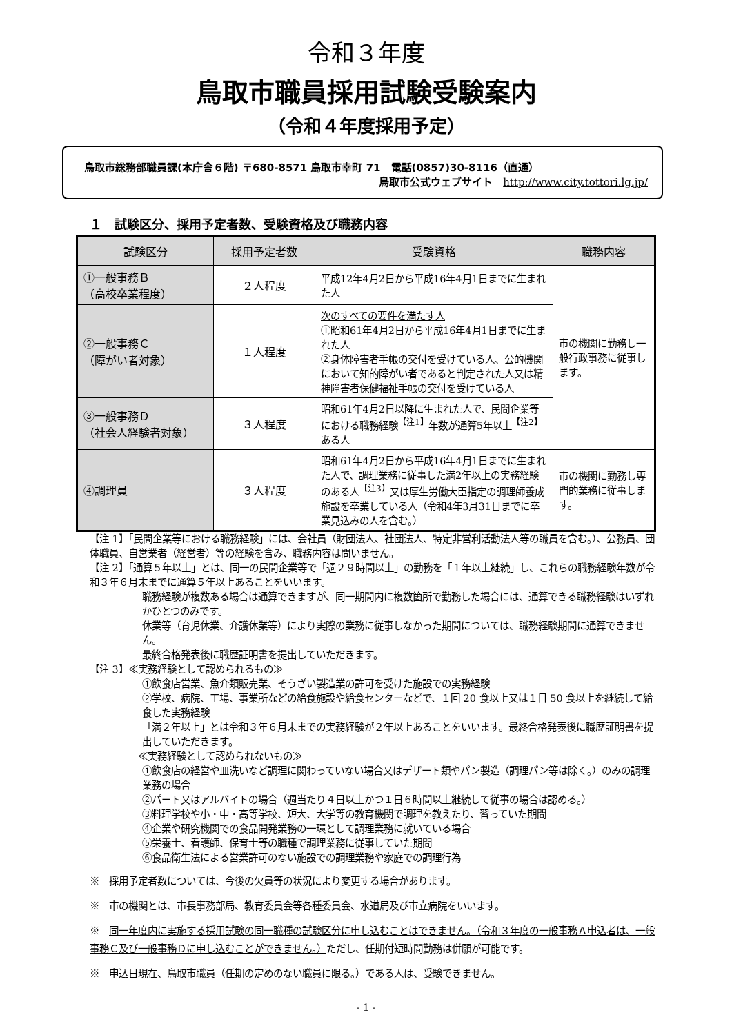令和３年度
鳥取市職員採用試験受験案内
（令和４年度採用予定）
鳥取市総務部職員課(本庁舎６階) 〒680-8571 鳥取市幸町 71　電話(0857)30-8116（直通）
鳥取市公式ウェブサイト　http://www.city.tottori.lg.jp/
１　試験区分、採用予定者数、受験資格及び職務内容
| 試験区分 | 採用予定者数 | 受験資格 | 職務内容 |
| --- | --- | --- | --- |
| ①一般事務Ｂ （高校卒業程度） | ２人程度 | 平成12年4月2日から平成16年4月1日までに生まれた人 | 市の機関に勤務し一般行政事務に従事します。 |
| ②一般事務Ｃ （障がい者対象） | １人程度 | 次のすべての要件を満たす人 ①昭和61年4月2日から平成16年4月1日までに生まれた人 ②身体障害者手帳の交付を受けている人、公的機関において知的障がい者であると判定された人又は精神障害者保健福祉手帳の交付を受けている人 | |
| ③一般事務Ｄ （社会人経験者対象） | ３人程度 | 昭和61年4月2日以降に生まれた人で、民間企業等における職務経験<sup>【注1】</sup>年数が通算5年以上<sup>【注2】</sup>ある人 | |
| ④調理員 | ３人程度 | 昭和61年4月2日から平成16年4月1日までに生まれた人で、調理業務に従事した満2年以上の実務経験のある人<sup>【注3】</sup>又は厚生労働大臣指定の調理師養成施設を卒業している人（令和4年3月31日までに卒業見込みの人を含む。） | 市の機関に勤務し専門的業務に従事します。 |
【注 1】「民間企業等における職務経験」には、会社員（財団法人、社団法人、特定非営利活動法人等の職員を含む。）、公務員、団体職員、自営業者（経営者）等の経験を含み、職務内容は問いません。
【注 2】「通算５年以上」とは、同一の民間企業等で「週２９時間以上」の勤務を「１年以上継続」し、これらの職務経験年数が令和３年６月末までに通算５年以上あることをいいます。
職務経験が複数ある場合は通算できますが、同一期間内に複数箇所で勤務した場合には、通算できる職務経験はいずれかひとつのみです。
休業等（育児休業、介護休業等）により実際の業務に従事しなかった期間については、職務経験期間に通算できません。
最終合格発表後に職歴証明書を提出していただきます。
【注 3】≪実務経験として認められるもの≫
①飲食店営業、魚介類販売業、そうざい製造業の許可を受けた施設での実務経験
②学校、病院、工場、事業所などの給食施設や給食センターなどで、１回 20 食以上又は１日 50 食以上を継続して給食した実務経験
「満２年以上」とは令和３年６月末までの実務経験が２年以上あることをいいます。最終合格発表後に職歴証明書を提出していただきます。
≪実務経験として認められないもの≫
①飲食店の経営や皿洗いなど調理に関わっていない場合又はデザート類やパン製造（調理パン等は除く。）のみの調理業務の場合
②パート又はアルバイトの場合（週当たり４日以上かつ１日６時間以上継続して従事の場合は認める。）
③料理学校や小・中・高等学校、短大、大学等の教育機関で調理を教えたり、習っていた期間
④企業や研究機関での食品開発業務の一環として調理業務に就いている場合
⑤栄養士、看護師、保育士等の職種で調理業務に従事していた期間
⑥食品衛生法による営業許可のない施設での調理業務や家庭での調理行為
※　採用予定者数については、今後の欠員等の状況により変更する場合があります。
※　市の機関とは、市長事務部局、教育委員会等各種委員会、水道局及び市立病院をいいます。
※　同一年度内に実施する採用試験の同一職種の試験区分に申し込むことはできません。（令和３年度の一般事務Ａ申込者は、一般事務Ｃ及び一般事務Ｄに申し込むことができません。）ただし、任期付短時間勤務は併願が可能です。
※　申込日現在、鳥取市職員（任期の定めのない職員に限る。）である人は、受験できません。
- 1 -